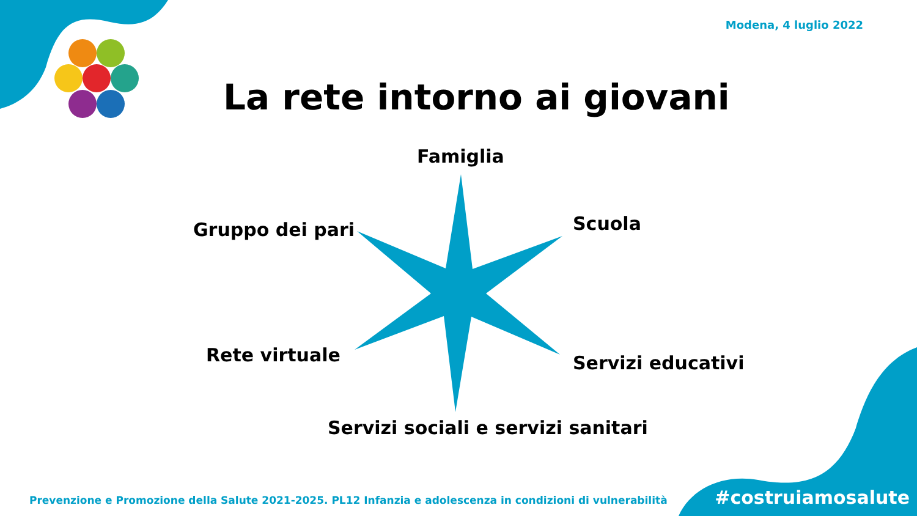Modena, 4 luglio 2022
La rete intorno ai giovani
Famiglia
Gruppo dei pari Scuola
Rete virtuale Servizi educativi
Servizi sociali e servizi sanitari
Prevenzione e Promozione della Salute 2021-2025. PL12 Infanzia e adolescenza in condizioni di vulnerabilità
#costruiamosalute